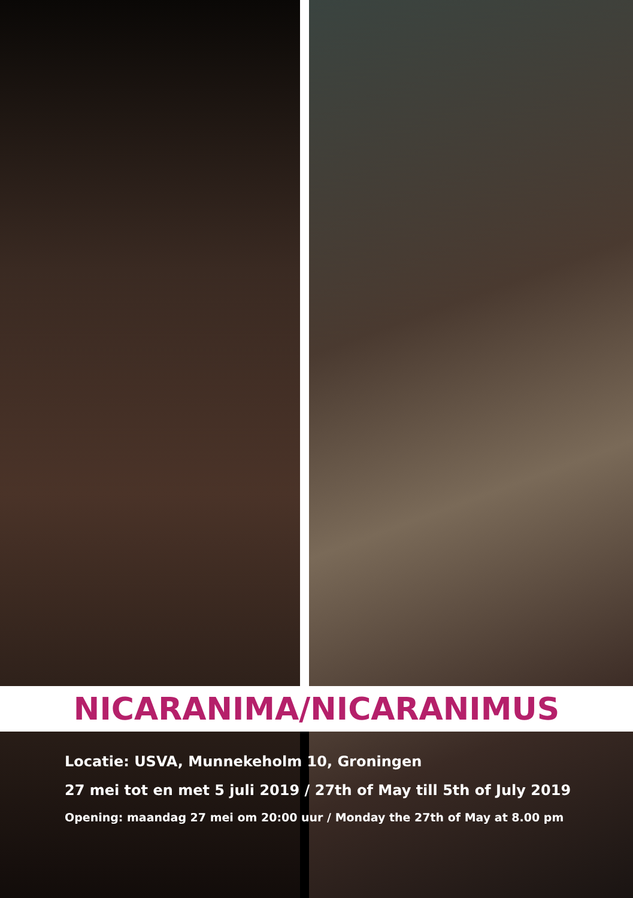NICARANIMA/NICARANIMUS
Locatie: USVA, Munnekeholm 10, Groningen
27 mei tot en met 5 juli 2019 / 27th of May till 5th of July 2019
Opening: maandag 27 mei om 20:00 uur / Monday the 27th of May at 8.00 pm